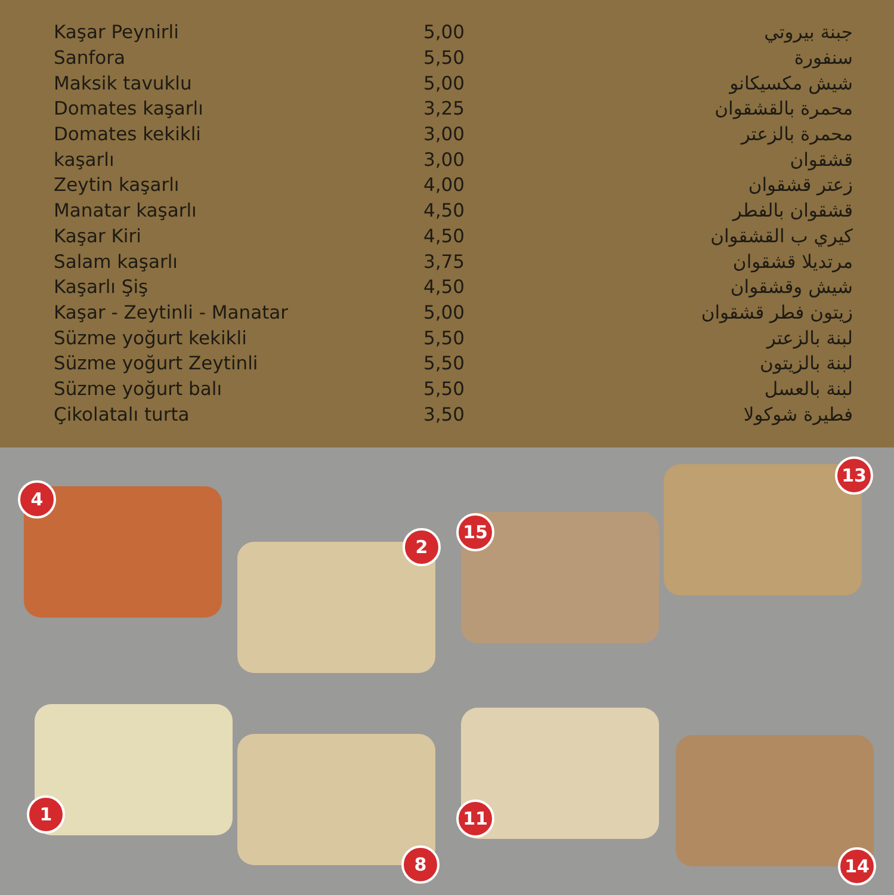| Kaşar Peynirli | 5,00 | جبنة بيروتي |
| Sanfora | 5,50 | سنفورة |
| Maksik tavuklu | 5,00 | شيش مكسيكانو |
| Domates kaşarlı | 3,25 | محمرة بالقشقوان |
| Domates kekikli | 3,00 | محمرة بالزعتر |
| kaşarlı | 3,00 | قشقوان |
| Zeytin kaşarlı | 4,00 | زعتر قشقوان |
| Manatar kaşarlı | 4,50 | قشقوان بالفطر |
| Kaşar Kiri | 4,50 | كيري ب القشقوان |
| Salam kaşarlı | 3,75 | مرتديلا قشقوان |
| Kaşarlı Şiş | 4,50 | شيش وقشقوان |
| Kaşar - Zeytinli - Manatar | 5,00 | زيتون فطر قشقوان |
| Süzme yoğurt kekikli | 5,50 | لبنة بالزعتر |
| Süzme yoğurt Zeytinli | 5,50 | لبنة بالزيتون |
| Süzme yoğurt balı | 5,50 | لبنة بالعسل |
| Çikolatalı turta | 3,50 | فطيرة شوكولا |
4
2
15
13
1
8
11
14